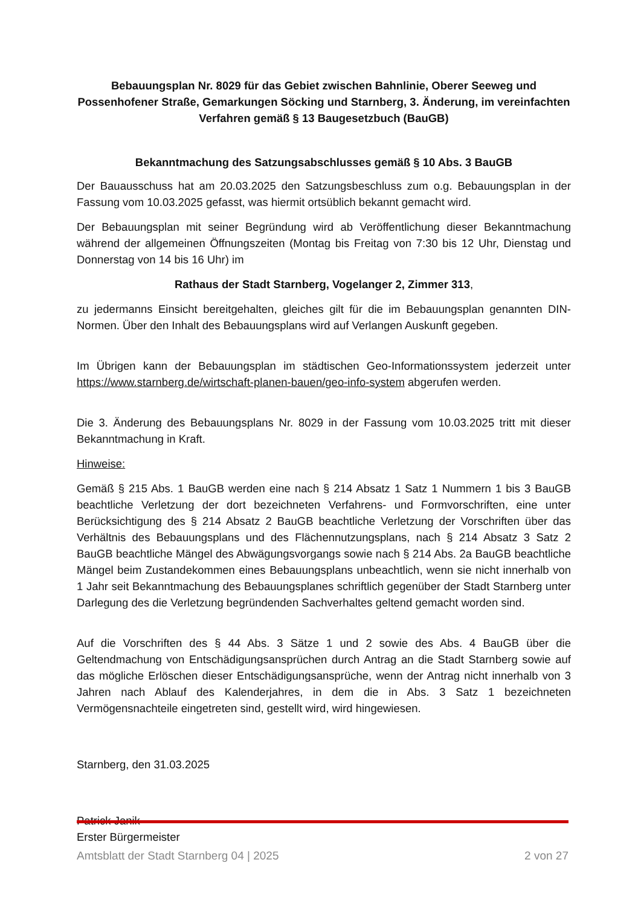Bebauungsplan Nr. 8029 für das Gebiet zwischen Bahnlinie, Oberer Seeweg und Possenhofener Straße, Gemarkungen Söcking und Starnberg, 3. Änderung, im vereinfachten Verfahren gemäß § 13 Baugesetzbuch (BauGB)
Bekanntmachung des Satzungsabschlusses gemäß § 10 Abs. 3 BauGB
Der Bauausschuss hat am 20.03.2025 den Satzungsbeschluss zum o.g. Bebauungsplan in der Fassung vom 10.03.2025 gefasst, was hiermit ortsüblich bekannt gemacht wird.
Der Bebauungsplan mit seiner Begründung wird ab Veröffentlichung dieser Bekanntmachung während der allgemeinen Öffnungszeiten (Montag bis Freitag von 7:30 bis 12 Uhr, Dienstag und Donnerstag von 14 bis 16 Uhr) im
Rathaus der Stadt Starnberg, Vogelanger 2, Zimmer 313,
zu jedermanns Einsicht bereitgehalten, gleiches gilt für die im Bebauungsplan genannten DIN-Normen. Über den Inhalt des Bebauungsplans wird auf Verlangen Auskunft gegeben.
Im Übrigen kann der Bebauungsplan im städtischen Geo-Informationssystem jederzeit unter https://www.starnberg.de/wirtschaft-planen-bauen/geo-info-system abgerufen werden.
Die 3. Änderung des Bebauungsplans Nr. 8029 in der Fassung vom 10.03.2025 tritt mit dieser Bekanntmachung in Kraft.
Hinweise:
Gemäß § 215 Abs. 1 BauGB werden eine nach § 214 Absatz 1 Satz 1 Nummern 1 bis 3 BauGB beachtliche Verletzung der dort bezeichneten Verfahrens- und Formvorschriften, eine unter Berücksichtigung des § 214 Absatz 2 BauGB beachtliche Verletzung der Vorschriften über das Verhältnis des Bebauungsplans und des Flächennutzungsplans, nach § 214 Absatz 3 Satz 2 BauGB beachtliche Mängel des Abwägungsvorgangs sowie nach § 214 Abs. 2a BauGB beachtliche Mängel beim Zustandekommen eines Bebauungsplans unbeachtlich, wenn sie nicht innerhalb von 1 Jahr seit Bekanntmachung des Bebauungsplanes schriftlich gegenüber der Stadt Starnberg unter Darlegung des die Verletzung begründenden Sachverhaltes geltend gemacht worden sind.
Auf die Vorschriften des § 44 Abs. 3 Sätze 1 und 2 sowie des Abs. 4 BauGB über die Geltendmachung von Entschädigungsansprüchen durch Antrag an die Stadt Starnberg sowie auf das mögliche Erlöschen dieser Entschädigungsansprüche, wenn der Antrag nicht innerhalb von 3 Jahren nach Ablauf des Kalenderjahres, in dem die in Abs. 3 Satz 1 bezeichneten Vermögensnachteile eingetreten sind, gestellt wird, wird hingewiesen.
Starnberg, den 31.03.2025
Patrick Janik
Erster Bürgermeister
Amtsblatt der Stadt Starnberg 04 | 2025 2 von 27